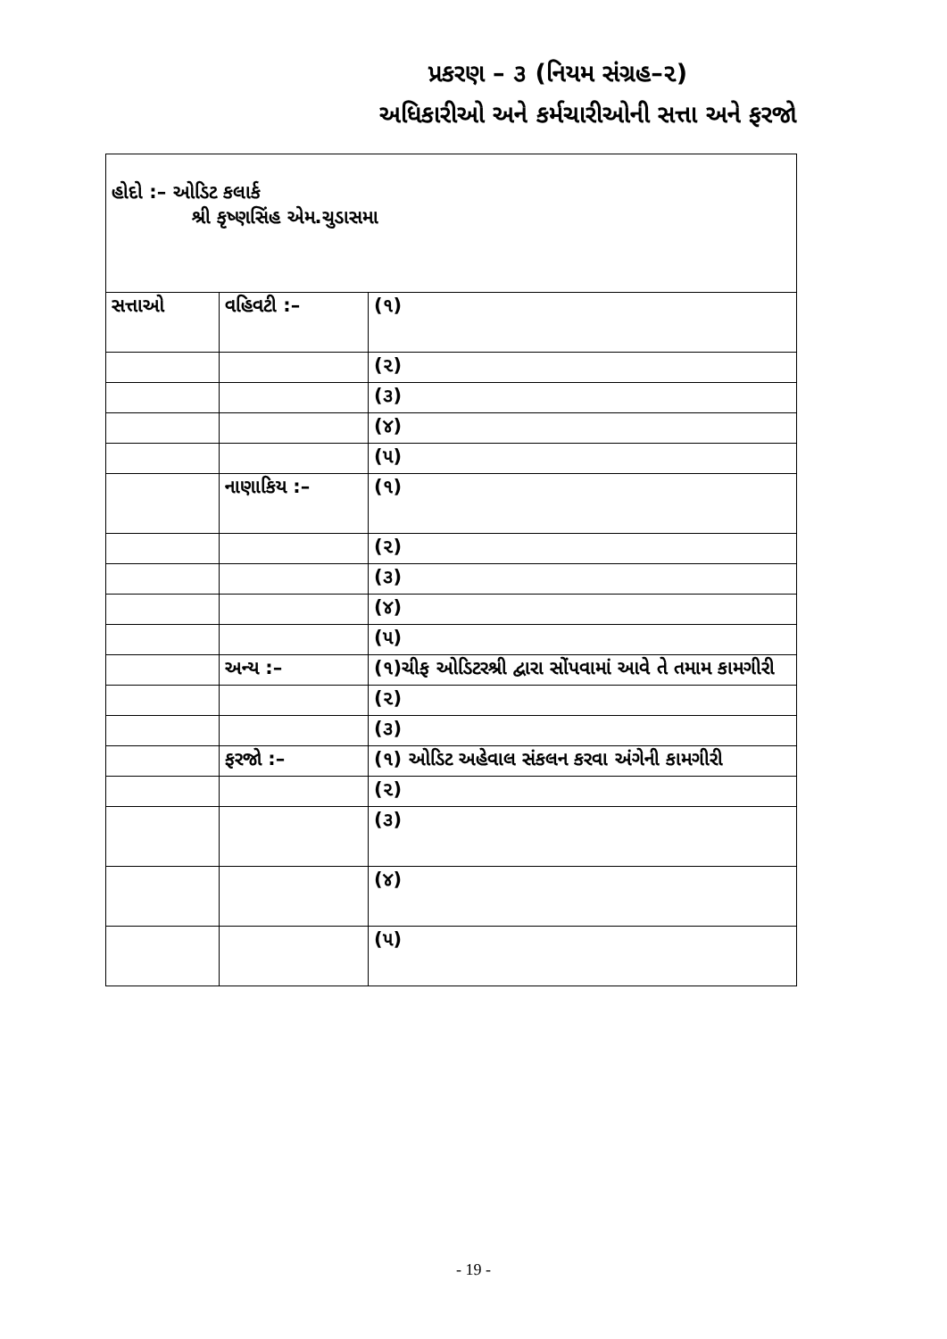પ્રકરણ – ૩ (નિયમ સંગ્રહ–૨)
અધિકારીઓ અને કર્મચારીઓની સત્તા અને ફરજો
| હોદો :– ઓડિટ કલાર્ક શ્રી કૃષ્ણસિંહ એમ.ચુડાસમા | | |
| સત્તાઓ | વહિવટી :– | (૧) |
| | | (૨) |
| | | (૩) |
| | | (૪) |
| | | (૫) |
| | નાણાકિય :– | (૧) |
| | | (૨) |
| | | (૩) |
| | | (૪) |
| | | (૫) |
| | અન્ય :– | (૧)ચીફ ઓડિટરશ્રી દ્વારા સોંપવામાં આવે તે તમામ કામગીરી |
| | | (૨) |
| | | (૩) |
| | ફરજો :– | (૧) ઓડિટ અહેવાલ સંકલન કરવા અંગેની કામગીરી |
| | | (૨) |
| | | (૩) |
| | | (૪) |
| | | (૫) |
- 19 -